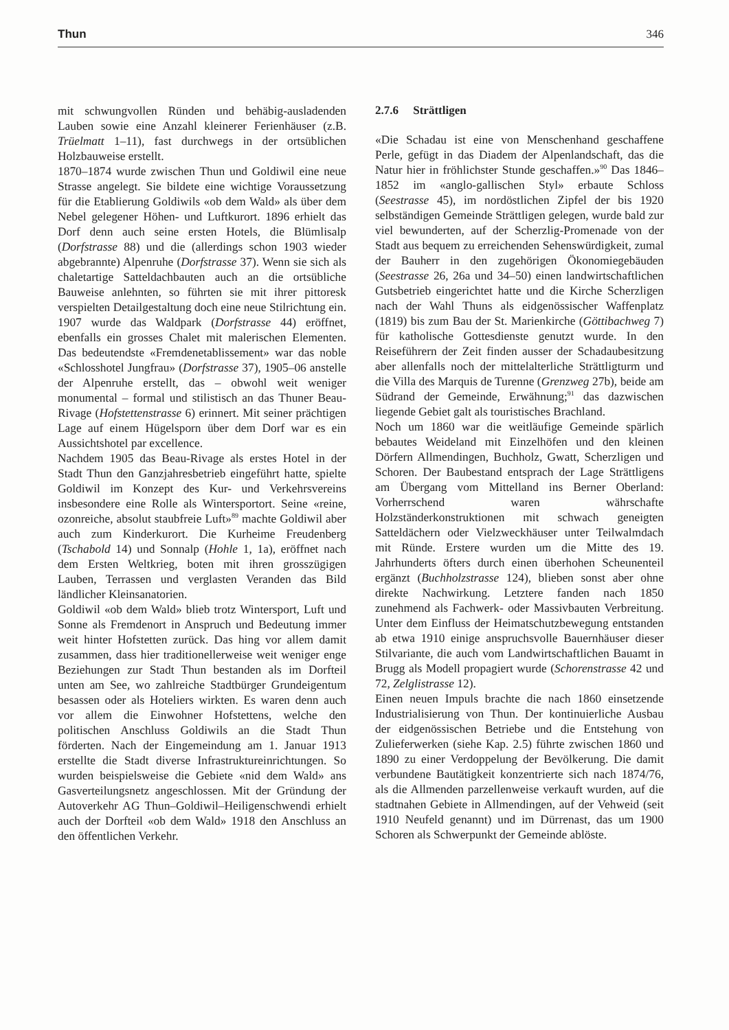Thun 346
mit schwungvollen Ründen und behäbig-ausladenden Lauben sowie eine Anzahl kleinerer Ferienhäuser (z.B. Trüelmatt 1–11), fast durchwegs in der ortsüblichen Holzbauweise erstellt.
1870–1874 wurde zwischen Thun und Goldiwil eine neue Strasse angelegt. Sie bildete eine wichtige Voraussetzung für die Etablierung Goldiwils «ob dem Wald» als über dem Nebel gelegener Höhen- und Luftkurort. 1896 erhielt das Dorf denn auch seine ersten Hotels, die Blümlisalp (Dorfstrasse 88) und die (allerdings schon 1903 wieder abgebrannte) Alpenruhe (Dorfstrasse 37). Wenn sie sich als chaletartige Satteldachbauten auch an die ortsübliche Bauweise anlehnten, so führten sie mit ihrer pittoresk verspielten Detailgestaltung doch eine neue Stilrichtung ein. 1907 wurde das Waldpark (Dorfstrasse 44) eröffnet, ebenfalls ein grosses Chalet mit malerischen Elementen. Das bedeutendste «Fremdenetablissement» war das noble «Schlosshotel Jungfrau» (Dorfstrasse 37), 1905–06 anstelle der Alpenruhe erstellt, das – obwohl weit weniger monumental – formal und stilistisch an das Thuner Beau-Rivage (Hofstettenstrasse 6) erinnert. Mit seiner prächtigen Lage auf einem Hügelsporn über dem Dorf war es ein Aussichtshotel par excellence.
Nachdem 1905 das Beau-Rivage als erstes Hotel in der Stadt Thun den Ganzjahresbetrieb eingeführt hatte, spielte Goldiwil im Konzept des Kur- und Verkehrsvereins insbesondere eine Rolle als Wintersportort. Seine «reine, ozonreiche, absolut staubfreie Luft»<sup>89</sup> machte Goldiwil aber auch zum Kinderkurort. Die Kurheime Freudenberg (Tschabold 14) und Sonnalp (Hohle 1, 1a), eröffnet nach dem Ersten Weltkrieg, boten mit ihren grosszügigen Lauben, Terrassen und verglasten Veranden das Bild ländlicher Kleinsanatorien.
Goldiwil «ob dem Wald» blieb trotz Wintersport, Luft und Sonne als Fremdenort in Anspruch und Bedeutung immer weit hinter Hofstetten zurück. Das hing vor allem damit zusammen, dass hier traditionellerweise weit weniger enge Beziehungen zur Stadt Thun bestanden als im Dorfteil unten am See, wo zahlreiche Stadtbürger Grundeigentum besassen oder als Hoteliers wirkten. Es waren denn auch vor allem die Einwohner Hofstettens, welche den politischen Anschluss Goldiwils an die Stadt Thun förderten. Nach der Eingemeindung am 1. Januar 1913 erstellte die Stadt diverse Infrastruktureinrichtungen. So wurden beispielsweise die Gebiete «nid dem Wald» ans Gasverteilungsnetz angeschlossen. Mit der Gründung der Autoverkehr AG Thun–Goldiwil–Heiligenschwendi erhielt auch der Dorfteil «ob dem Wald» 1918 den Anschluss an den öffentlichen Verkehr.
2.7.6 Strättligen
«Die Schadau ist eine von Menschenhand geschaffene Perle, gefügt in das Diadem der Alpenlandschaft, das die Natur hier in fröhlichster Stunde geschaffen.»<sup>90</sup> Das 1846–1852 im «anglo-gallischen Styl» erbaute Schloss (Seestrasse 45), im nordöstlichen Zipfel der bis 1920 selbständigen Gemeinde Strättligen gelegen, wurde bald zur viel bewunderten, auf der Scherzlig-Promenade von der Stadt aus bequem zu erreichenden Sehenswürdigkeit, zumal der Bauherr in den zugehörigen Ökonomiegebäuden (Seestrasse 26, 26a und 34–50) einen landwirtschaftlichen Gutsbetrieb eingerichtet hatte und die Kirche Scherzligen nach der Wahl Thuns als eidgenössischer Waffenplatz (1819) bis zum Bau der St. Marienkirche (Göttibachweg 7) für katholische Gottesdienste genutzt wurde. In den Reiseführern der Zeit finden ausser der Schadaubesitzung aber allenfalls noch der mittelalterliche Strättligturm und die Villa des Marquis de Turenne (Grenzweg 27b), beide am Südrand der Gemeinde, Erwähnung;<sup>91</sup> das dazwischen liegende Gebiet galt als touristisches Brachland.
Noch um 1860 war die weitläufige Gemeinde spärlich bebautes Weideland mit Einzelhöfen und den kleinen Dörfern Allmendingen, Buchholz, Gwatt, Scherzligen und Schoren. Der Baubestand entsprach der Lage Strättligens am Übergang vom Mittelland ins Berner Oberland: Vorherrschend waren währschafte Holzständerkonstruktionen mit schwach geneigten Satteldächern oder Vielzweckhäuser unter Teilwalmdach mit Ründe. Erstere wurden um die Mitte des 19. Jahrhunderts öfters durch einen überhohen Scheunenteil ergänzt (Buchholzstrasse 124), blieben sonst aber ohne direkte Nachwirkung. Letztere fanden nach 1850 zunehmend als Fachwerk- oder Massivbauten Verbreitung. Unter dem Einfluss der Heimatschutzbewegung entstanden ab etwa 1910 einige anspruchsvolle Bauernhäuser dieser Stilvariante, die auch vom Landwirtschaftlichen Bauamt in Brugg als Modell propagiert wurde (Schorenstrasse 42 und 72, Zelglistrasse 12).
Einen neuen Impuls brachte die nach 1860 einsetzende Industrialisierung von Thun. Der kontinuierliche Ausbau der eidgenössischen Betriebe und die Entstehung von Zulieferwerken (siehe Kap. 2.5) führte zwischen 1860 und 1890 zu einer Verdoppelung der Bevölkerung. Die damit verbundene Bautätigkeit konzentrierte sich nach 1874/76, als die Allmenden parzellenweise verkauft wurden, auf die stadtnahen Gebiete in Allmendingen, auf der Vehweid (seit 1910 Neufeld genannt) und im Dürrenast, das um 1900 Schoren als Schwerpunkt der Gemeinde ablöste.